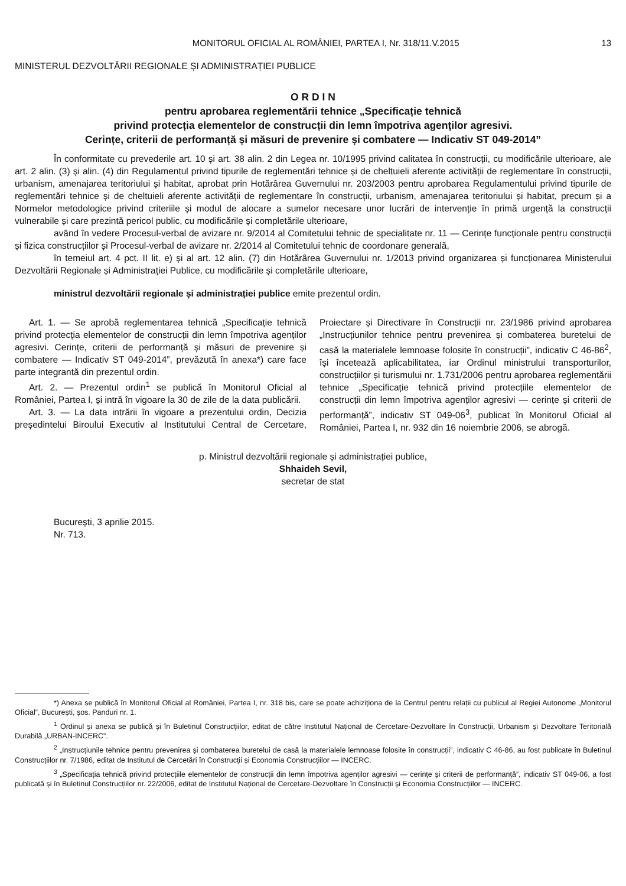MONITORUL OFICIAL AL ROMÂNIEI, PARTEA I, Nr. 318/11.V.2015 13
MINISTERUL DEZVOLTĂRII REGIONALE ȘI ADMINISTRAȚIEI PUBLICE
O R D I N
pentru aprobarea reglementării tehnice „Specificație tehnică
privind protecția elementelor de construcții din lemn împotriva agenților agresivi.
Cerințe, criterii de performanță și măsuri de prevenire și combatere — Indicativ ST 049-2014”
În conformitate cu prevederile art. 10 și art. 38 alin. 2 din Legea nr. 10/1995 privind calitatea în construcții, cu modificările ulterioare, ale art. 2 alin. (3) și alin. (4) din Regulamentul privind tipurile de reglementări tehnice și de cheltuieli aferente activității de reglementare în construcții, urbanism, amenajarea teritoriului și habitat, aprobat prin Hotărârea Guvernului nr. 203/2003 pentru aprobarea Regulamentului privind tipurile de reglementări tehnice și de cheltuieli aferente activității de reglementare în construcții, urbanism, amenajarea teritoriului și habitat, precum și a Normelor metodologice privind criteriile și modul de alocare a sumelor necesare unor lucrări de intervenție în primă urgență la construcții vulnerabile și care prezintă pericol public, cu modificările și completările ulterioare,
având în vedere Procesul-verbal de avizare nr. 9/2014 al Comitetului tehnic de specialitate nr. 11 — Cerințe funcționale pentru construcții și fizica construcțiilor și Procesul-verbal de avizare nr. 2/2014 al Comitetului tehnic de coordonare generală,
în temeiul art. 4 pct. II lit. e) și al art. 12 alin. (7) din Hotărârea Guvernului nr. 1/2013 privind organizarea și funcționarea Ministerului Dezvoltării Regionale și Administrației Publice, cu modificările și completările ulterioare,
ministrul dezvoltării regionale și administrației publice emite prezentul ordin.
Art. 1. — Se aprobă reglementarea tehnică „Specificație tehnică privind protecția elementelor de construcții din lemn împotriva agenților agresivi. Cerințe, criterii de performanță și măsuri de prevenire și combatere — Indicativ ST 049-2014”, prevăzută în anexa*) care face parte integrantă din prezentul ordin.
Art. 2. — Prezentul ordin<sup>1</sup> se publică în Monitorul Oficial al României, Partea I, și intră în vigoare la 30 de zile de la data publicării.
Art. 3. — La data intrării în vigoare a prezentului ordin, Decizia președintelui Biroului Executiv al Institutului Central de Cercetare, Proiectare și Directivare în Construcții nr. 23/1986 privind aprobarea „Instrucțiunilor tehnice pentru prevenirea și combaterea buretelui de casă la materialele lemnoase folosite în construcții”, indicativ C 46-86<sup>2</sup>, își încetează aplicabilitatea, iar Ordinul ministrului transporturilor, construcțiilor și turismului nr. 1.731/2006 pentru aprobarea reglementării tehnice „Specificație tehnică privind protecțiile elementelor de construcții din lemn împotriva agenților agresivi — cerințe și criterii de performanță”, indicativ ST 049-06<sup>3</sup>, publicat în Monitorul Oficial al României, Partea I, nr. 932 din 16 noiembrie 2006, se abrogă.
p. Ministrul dezvoltării regionale și administrației publice,
Shhaideh Sevil,
secretar de stat
București, 3 aprilie 2015.
Nr. 713.
*) Anexa se publică în Monitorul Oficial al României, Partea I, nr. 318 bis, care se poate achiziționa de la Centrul pentru relații cu publicul al Regiei Autonome „Monitorul Oficial”, București, șos. Panduri nr. 1.
<sup>1</sup> Ordinul și anexa se publică și în Buletinul Construcțiilor, editat de către Institutul Național de Cercetare-Dezvoltare în Construcții, Urbanism și Dezvoltare Teritorială Durabilă „URBAN-INCERC”.
<sup>2</sup> „Instrucțiunile tehnice pentru prevenirea și combaterea buretelui de casă la materialele lemnoase folosite în construcții”, indicativ C 46-86, au fost publicate în Buletinul Construcțiilor nr. 7/1986, editat de Institutul de Cercetări în Construcții și Economia Construcțiilor — INCERC.
<sup>3</sup> „Specificația tehnică privind protecțiile elementelor de construcții din lemn împotriva agenților agresivi — cerințe și criterii de performanță”, indicativ ST 049-06, a fost publicată și în Buletinul Construcțiilor nr. 22/2006, editat de Institutul Național de Cercetare-Dezvoltare în Construcții și Economia Construcțiilor — INCERC.